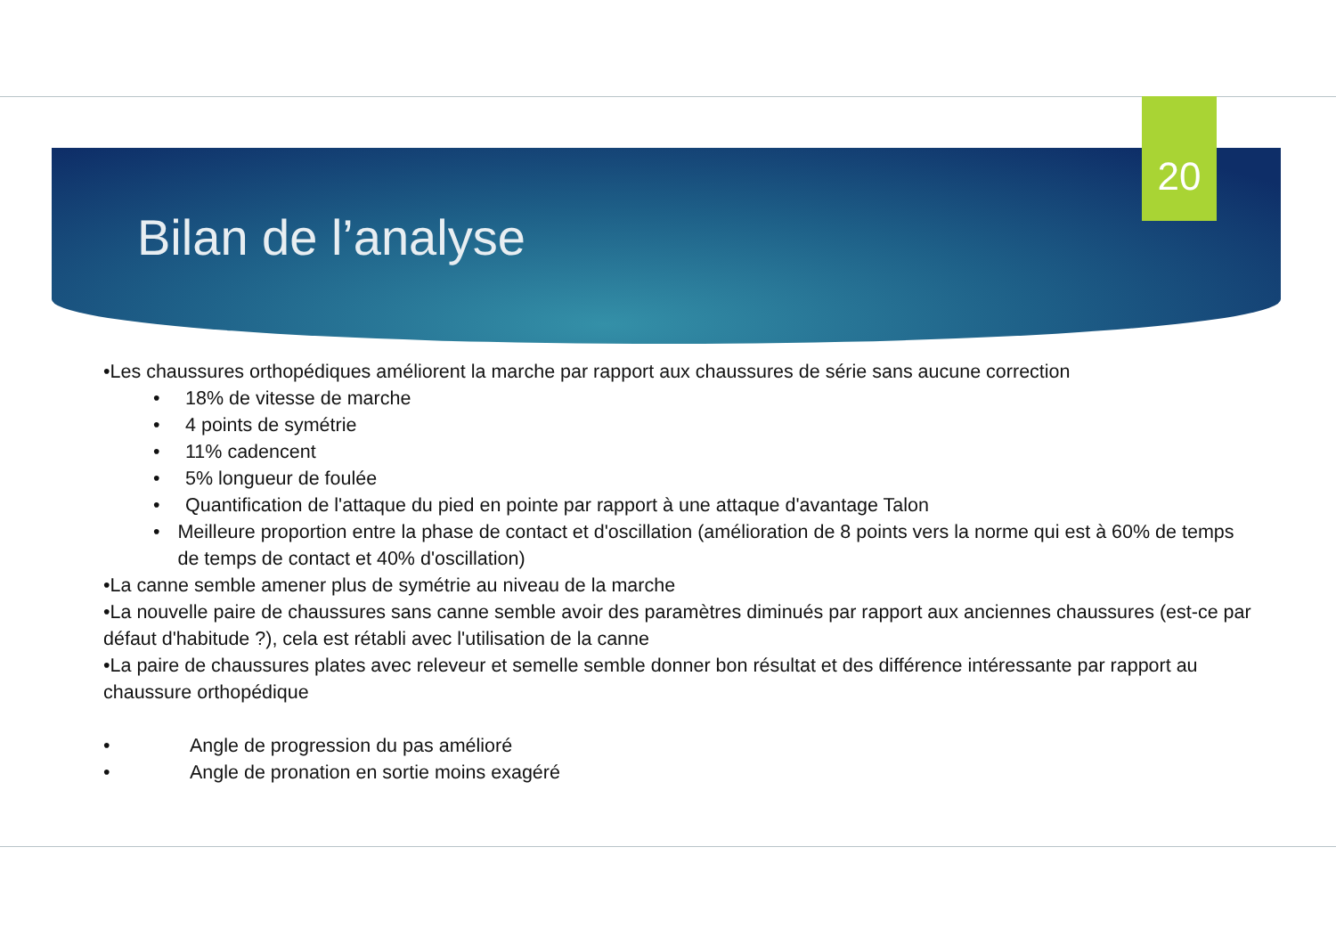20
Bilan de l’analyse
•Les chaussures orthopédiques améliorent la marche par rapport aux chaussures de série sans aucune correction
• 18% de vitesse de marche
• 4 points de symétrie
• 11% cadencent
• 5% longueur de foulée
• Quantification de l'attaque du pied en pointe par rapport à une attaque d'avantage Talon
• Meilleure proportion entre la phase de contact et d'oscillation (amélioration de 8 points vers la norme qui est à 60% de temps de temps de contact et 40% d'oscillation)
•La canne semble amener plus de symétrie au niveau de la marche
•La nouvelle paire de chaussures sans canne semble avoir des paramètres diminués par rapport aux anciennes chaussures (est-ce par défaut d'habitude ?), cela est rétabli avec l'utilisation de la canne
•La paire de chaussures plates avec releveur et semelle semble donner bon résultat et des différence intéressante par rapport au chaussure orthopédique
• Angle de progression du pas amélioré
• Angle de pronation en sortie moins exagéré